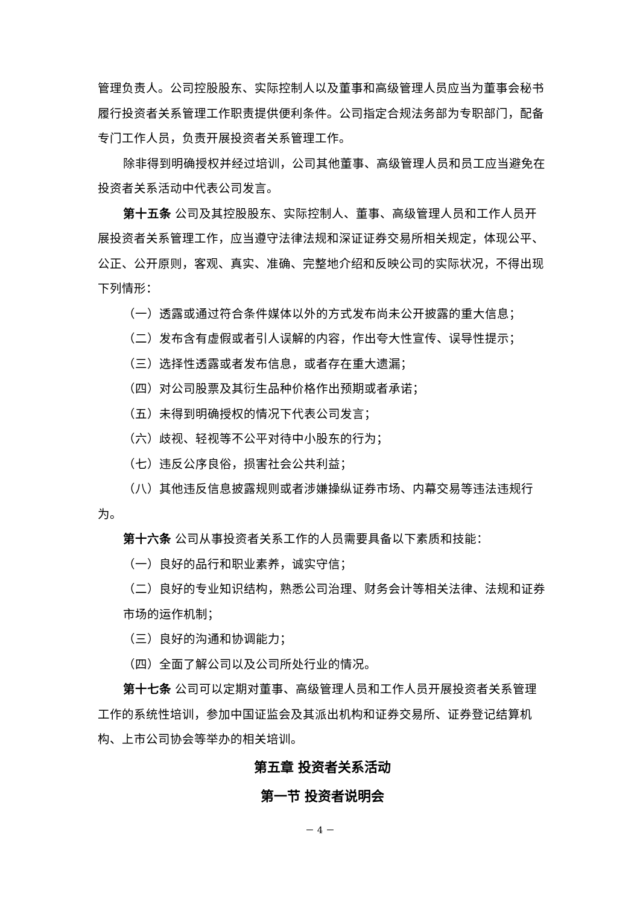管理负责人。公司控股股东、实际控制人以及董事和高级管理人员应当为董事会秘书履行投资者关系管理工作职责提供便利条件。公司指定合规法务部为专职部门，配备专门工作人员，负责开展投资者关系管理工作。
除非得到明确授权并经过培训，公司其他董事、高级管理人员和员工应当避免在投资者关系活动中代表公司发言。
第十五条 公司及其控股股东、实际控制人、董事、高级管理人员和工作人员开展投资者关系管理工作，应当遵守法律法规和深证证券交易所相关规定，体现公平、公正、公开原则，客观、真实、准确、完整地介绍和反映公司的实际状况，不得出现下列情形：
（一）透露或通过符合条件媒体以外的方式发布尚未公开披露的重大信息；
（二）发布含有虚假或者引人误解的内容，作出夸大性宣传、误导性提示；
（三）选择性透露或者发布信息，或者存在重大遗漏；
（四）对公司股票及其衍生品种价格作出预期或者承诺；
（五）未得到明确授权的情况下代表公司发言；
（六）歧视、轻视等不公平对待中小股东的行为；
（七）违反公序良俗，损害社会公共利益；
（八）其他违反信息披露规则或者涉嫌操纵证券市场、内幕交易等违法违规行为。
第十六条 公司从事投资者关系工作的人员需要具备以下素质和技能：
（一）良好的品行和职业素养，诚实守信；
（二）良好的专业知识结构，熟悉公司治理、财务会计等相关法律、法规和证券市场的运作机制；
（三）良好的沟通和协调能力；
（四）全面了解公司以及公司所处行业的情况。
第十七条 公司可以定期对董事、高级管理人员和工作人员开展投资者关系管理工作的系统性培训，参加中国证监会及其派出机构和证券交易所、证券登记结算机构、上市公司协会等举办的相关培训。
第五章 投资者关系活动
第一节 投资者说明会
－ 4 －